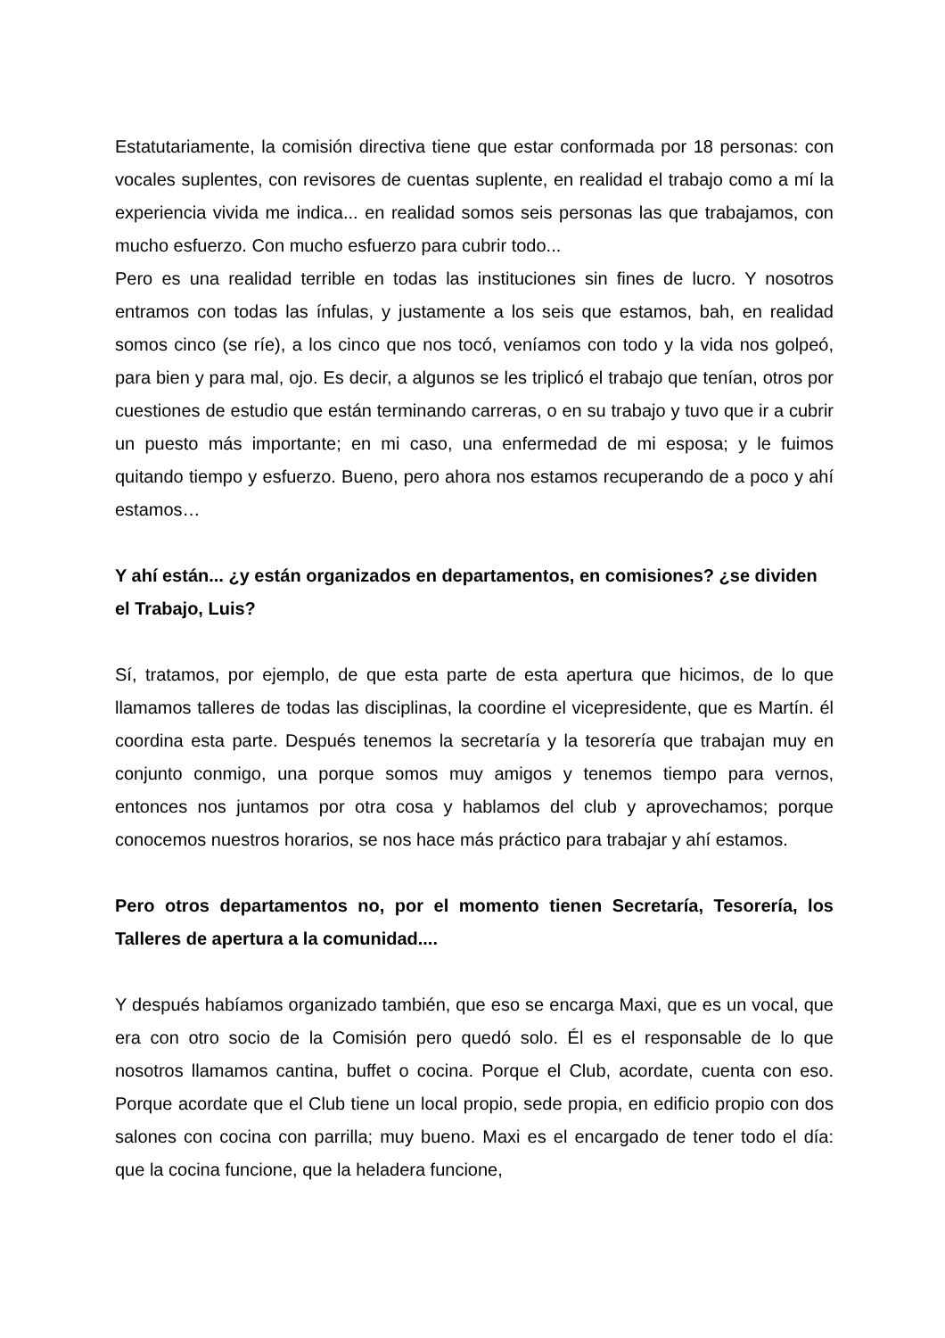Estatutariamente, la comisión directiva tiene que estar conformada por 18 personas: con vocales suplentes, con revisores de cuentas suplente, en realidad el trabajo como a mí la experiencia vivida me indica... en realidad somos seis personas las que trabajamos, con mucho esfuerzo. Con mucho esfuerzo para cubrir todo...
Pero es una realidad terrible en todas las instituciones sin fines de lucro. Y nosotros entramos con todas las ínfulas, y justamente a los seis que estamos, bah, en realidad somos cinco (se ríe), a los cinco que nos tocó, veníamos con todo y la vida nos golpeó, para bien y para mal, ojo. Es decir, a algunos se les triplicó el trabajo que tenían, otros por cuestiones de estudio que están terminando carreras, o en su trabajo y tuvo que ir a cubrir un puesto más importante; en mi caso, una enfermedad de mi esposa; y le fuimos quitando tiempo y esfuerzo. Bueno, pero ahora nos estamos recuperando de a poco y ahí estamos…
Y ahí están... ¿y están organizados en departamentos, en comisiones? ¿se dividen el Trabajo, Luis?
Sí, tratamos, por ejemplo, de que esta parte de esta apertura que hicimos, de lo que llamamos talleres de todas las disciplinas, la coordine el vicepresidente, que es Martín. él coordina esta parte. Después tenemos la secretaría y la tesorería que trabajan muy en conjunto conmigo, una porque somos muy amigos y tenemos tiempo para vernos, entonces nos juntamos por otra cosa y hablamos del club y aprovechamos; porque conocemos nuestros horarios, se nos hace más práctico para trabajar y ahí estamos.
Pero otros departamentos no, por el momento tienen Secretaría, Tesorería, los Talleres de apertura a la comunidad....
Y después habíamos organizado también, que eso se encarga Maxi, que es un vocal, que era con otro socio de la Comisión pero quedó solo. Él es el responsable de lo que nosotros llamamos cantina, buffet o cocina. Porque el Club, acordate, cuenta con eso. Porque acordate que el Club tiene un local propio, sede propia, en edificio propio con dos salones con cocina con parrilla; muy bueno. Maxi es el encargado de tener todo el día: que la cocina funcione, que la heladera funcione,